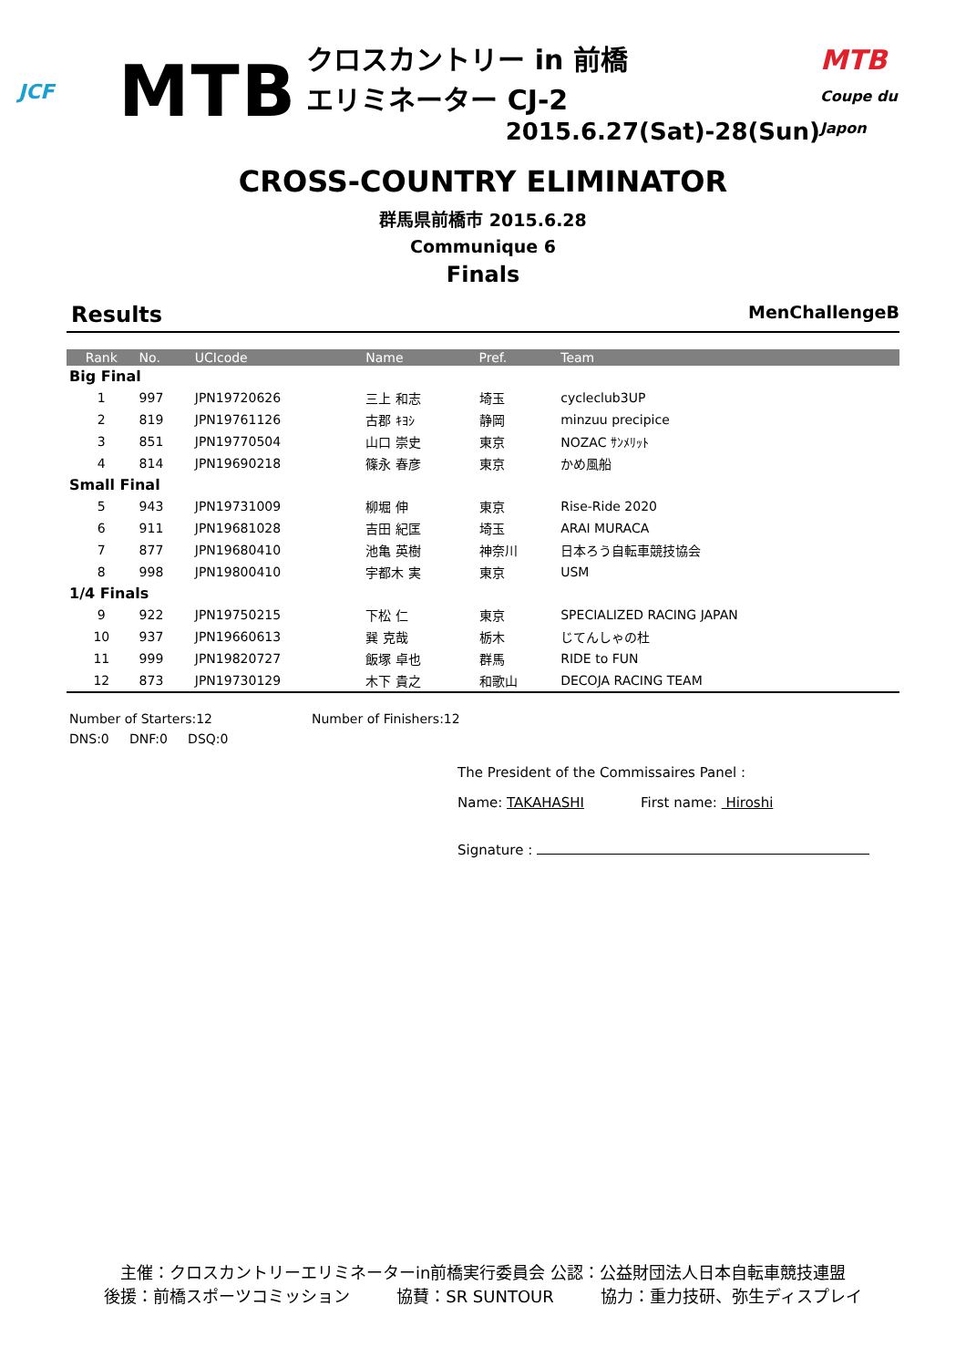JCF
MTB
クロスカントリー in 前橋
エリミネーター CJ-2
2015.6.27(Sat)-28(Sun)
MTB
Coupe du Japon
CROSS-COUNTRY ELIMINATOR
群馬県前橋市 2015.6.28
Communique 6
Finals
Results MenChallengeB
| Rank | No. | UCIcode | Name | Pref. | Team |
| --- | --- | --- | --- | --- | --- |
| Big Final | | | | | |
| 1 | 997 | JPN19720626 | 三上 和志 | 埼玉 | cycleclub3UP |
| 2 | 819 | JPN19761126 | 古郡 ｷﾖｼ | 静岡 | minzuu precipice |
| 3 | 851 | JPN19770504 | 山口 崇史 | 東京 | NOZAC ｻﾝﾒﾘｯﾄ |
| 4 | 814 | JPN19690218 | 篠永 春彦 | 東京 | かめ風船 |
| Small Final | | | | | |
| 5 | 943 | JPN19731009 | 柳堀 伸 | 東京 | Rise-Ride 2020 |
| 6 | 911 | JPN19681028 | 吉田 紀匡 | 埼玉 | ARAI MURACA |
| 7 | 877 | JPN19680410 | 池亀 英樹 | 神奈川 | 日本ろう自転車競技協会 |
| 8 | 998 | JPN19800410 | 宇都木 実 | 東京 | USM |
| 1/4 Finals | | | | | |
| 9 | 922 | JPN19750215 | 下松 仁 | 東京 | SPECIALIZED RACING JAPAN |
| 10 | 937 | JPN19660613 | 巽 克哉 | 栃木 | じてんしゃの杜 |
| 11 | 999 | JPN19820727 | 飯塚 卓也 | 群馬 | RIDE to FUN |
| 12 | 873 | JPN19730129 | 木下 貴之 | 和歌山 | DECOJA RACING TEAM |
Number of Starters:12 Number of Finishers:12
DNS:0 DNF:0 DSQ:0
The President of the Commissaires Panel :
Name: TAKAHASHI First name: Hiroshi
Signature :
主催：クロスカントリーエリミネーターin前橋実行委員会 公認：公益財団法人日本自転車競技連盟
後援：前橋スポーツコミッション 協賛：SR SUNTOUR 協力：重力技研、弥生ディスプレイ